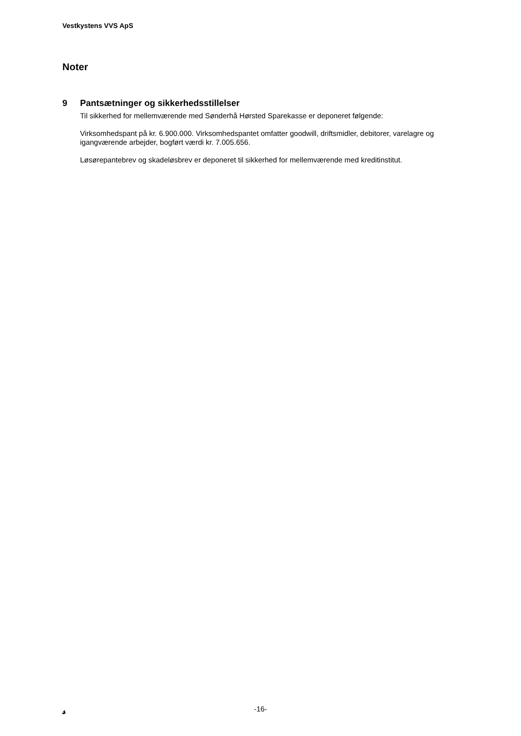Vestkystens VVS ApS
Noter
9 Pantsætninger og sikkerhedsstillelser
Til sikkerhed for mellemværende med Sønderhå Hørsted Sparekasse er deponeret følgende:
Virksomhedspant på kr. 6.900.000. Virksomhedspantet omfatter goodwill, driftsmidler, debitorer, varelagre og igangværende arbejder, bogført værdi kr. 7.005.656.
Løsørepantebrev og skadeløsbrev er deponeret til sikkerhed for mellemværende med kreditinstitut.
𝓈
-16-